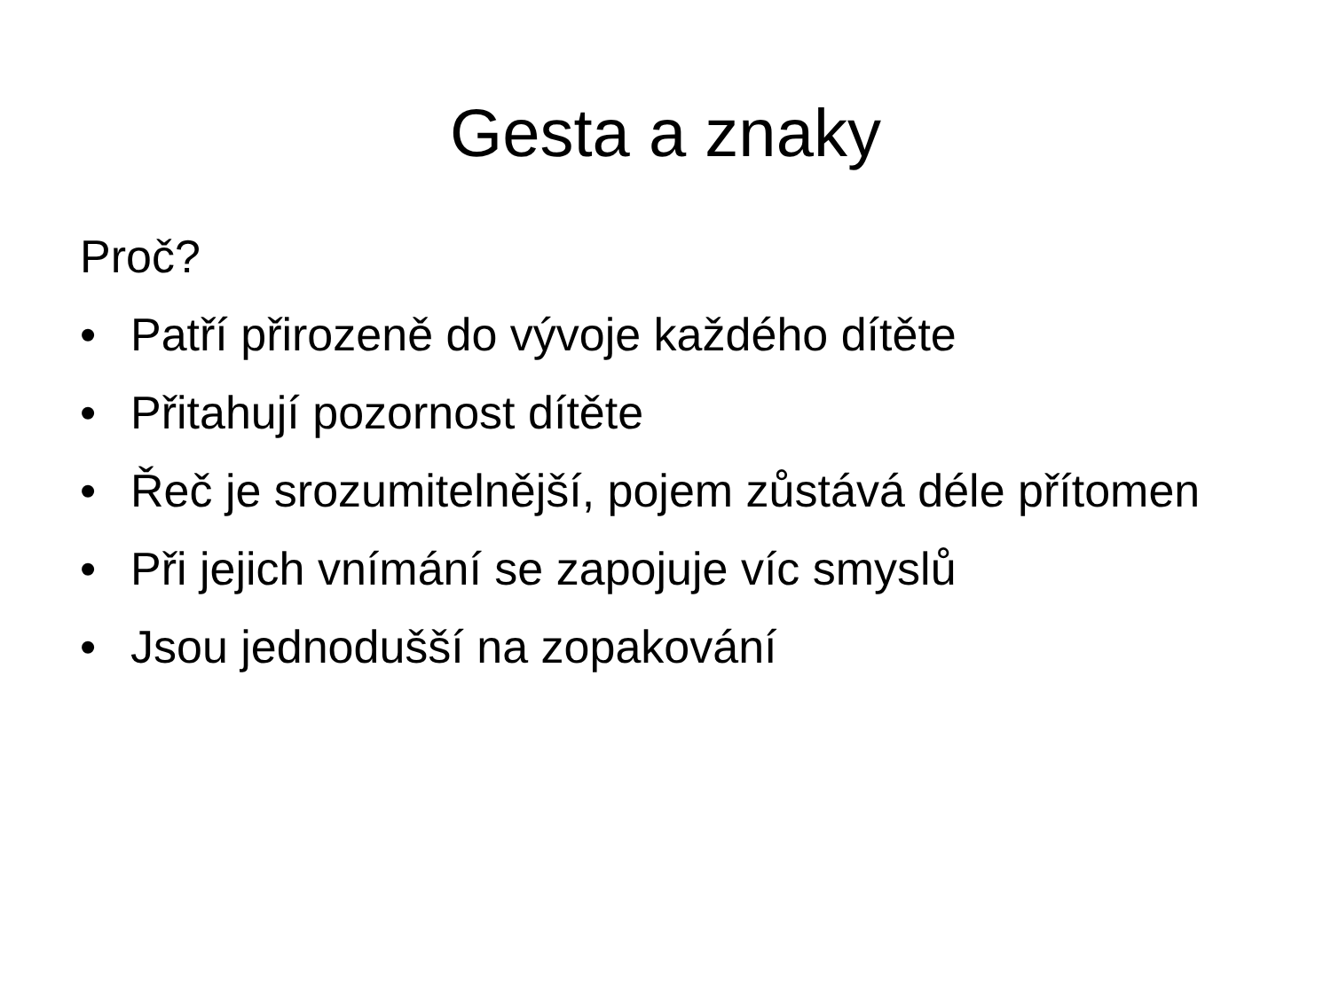Gesta a znaky
Proč?
• Patří přirozeně do vývoje každého dítěte
• Přitahují pozornost dítěte
• Řeč je srozumitelnější, pojem zůstává déle přítomen
• Při jejich vnímání se zapojuje víc smyslů
• Jsou jednodušší na zopakování